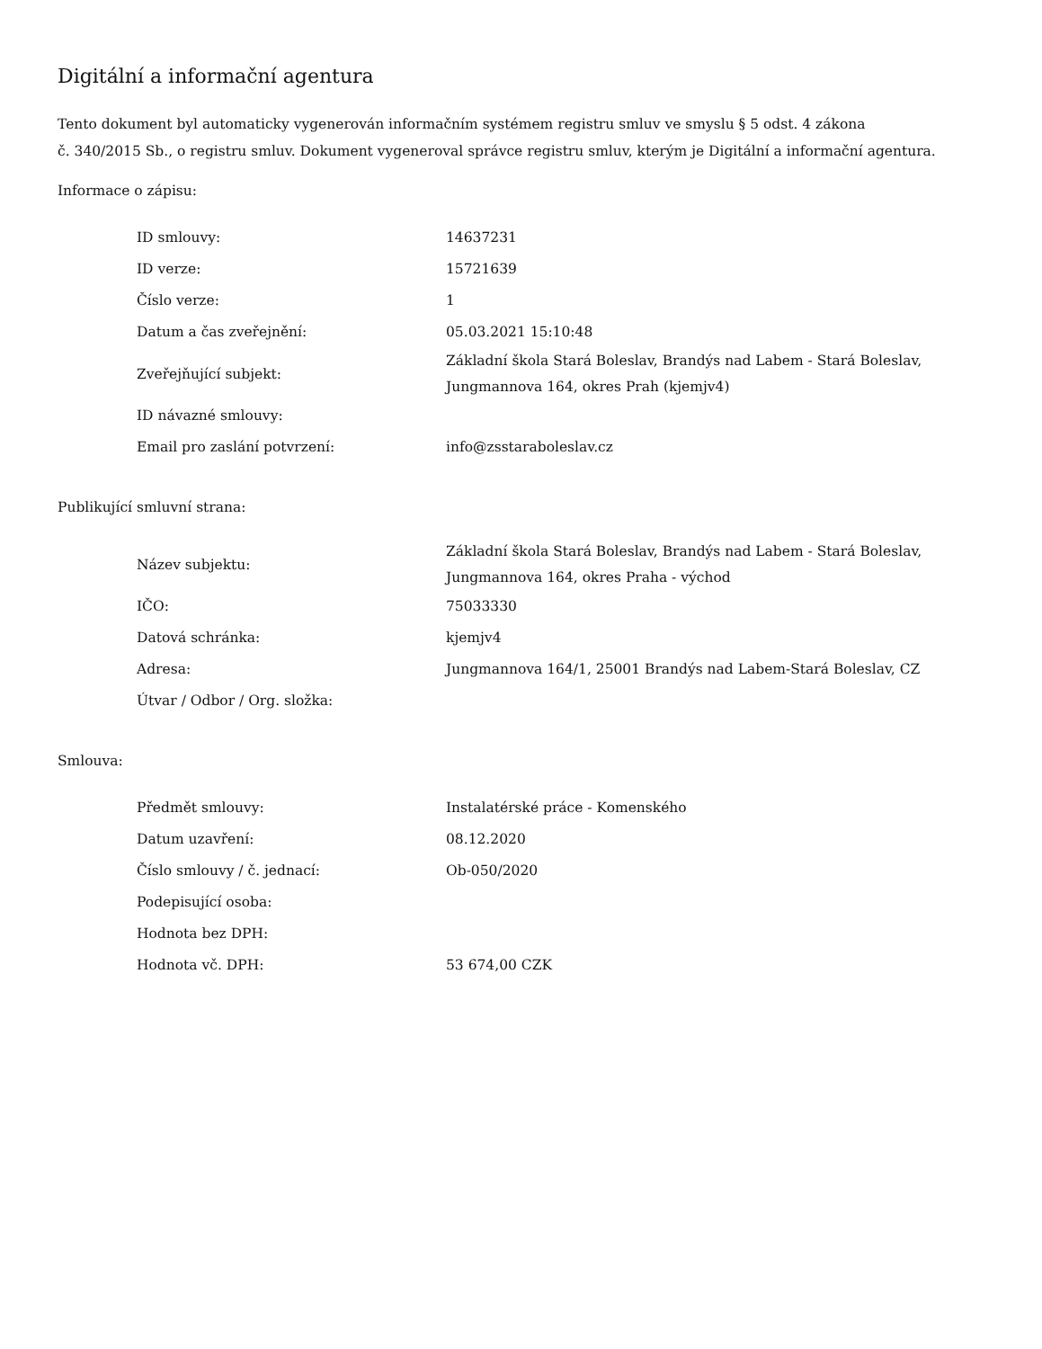Digitální a informační agentura
Tento dokument byl automaticky vygenerován informačním systémem registru smluv ve smyslu § 5 odst. 4 zákona
č. 340/2015 Sb., o registru smluv. Dokument vygeneroval správce registru smluv, kterým je Digitální a informační agentura.
Informace o zápisu:
| ID smlouvy: | 14637231 |
| ID verze: | 15721639 |
| Číslo verze: | 1 |
| Datum a čas zveřejnění: | 05.03.2021 15:10:48 |
| Zveřejňující subjekt: | Základní škola Stará Boleslav, Brandýs nad Labem - Stará Boleslav, Jungmannova 164, okres Prah (kjemjv4) |
| ID návazné smlouvy: | |
| Email pro zaslání potvrzení: | info@zsstaraboleslav.cz |
Publikující smluvní strana:
| Název subjektu: | Základní škola Stará Boleslav, Brandýs nad Labem - Stará Boleslav, Jungmannova 164, okres Praha - východ |
| IČO: | 75033330 |
| Datová schránka: | kjemjv4 |
| Adresa: | Jungmannova 164/1, 25001 Brandýs nad Labem-Stará Boleslav, CZ |
| Útvar / Odbor / Org. složka: | |
Smlouva:
| Předmět smlouvy: | Instalatérské práce - Komenského |
| Datum uzavření: | 08.12.2020 |
| Číslo smlouvy / č. jednací: | Ob-050/2020 |
| Podepisující osoba: | |
| Hodnota bez DPH: | |
| Hodnota vč. DPH: | 53 674,00 CZK |